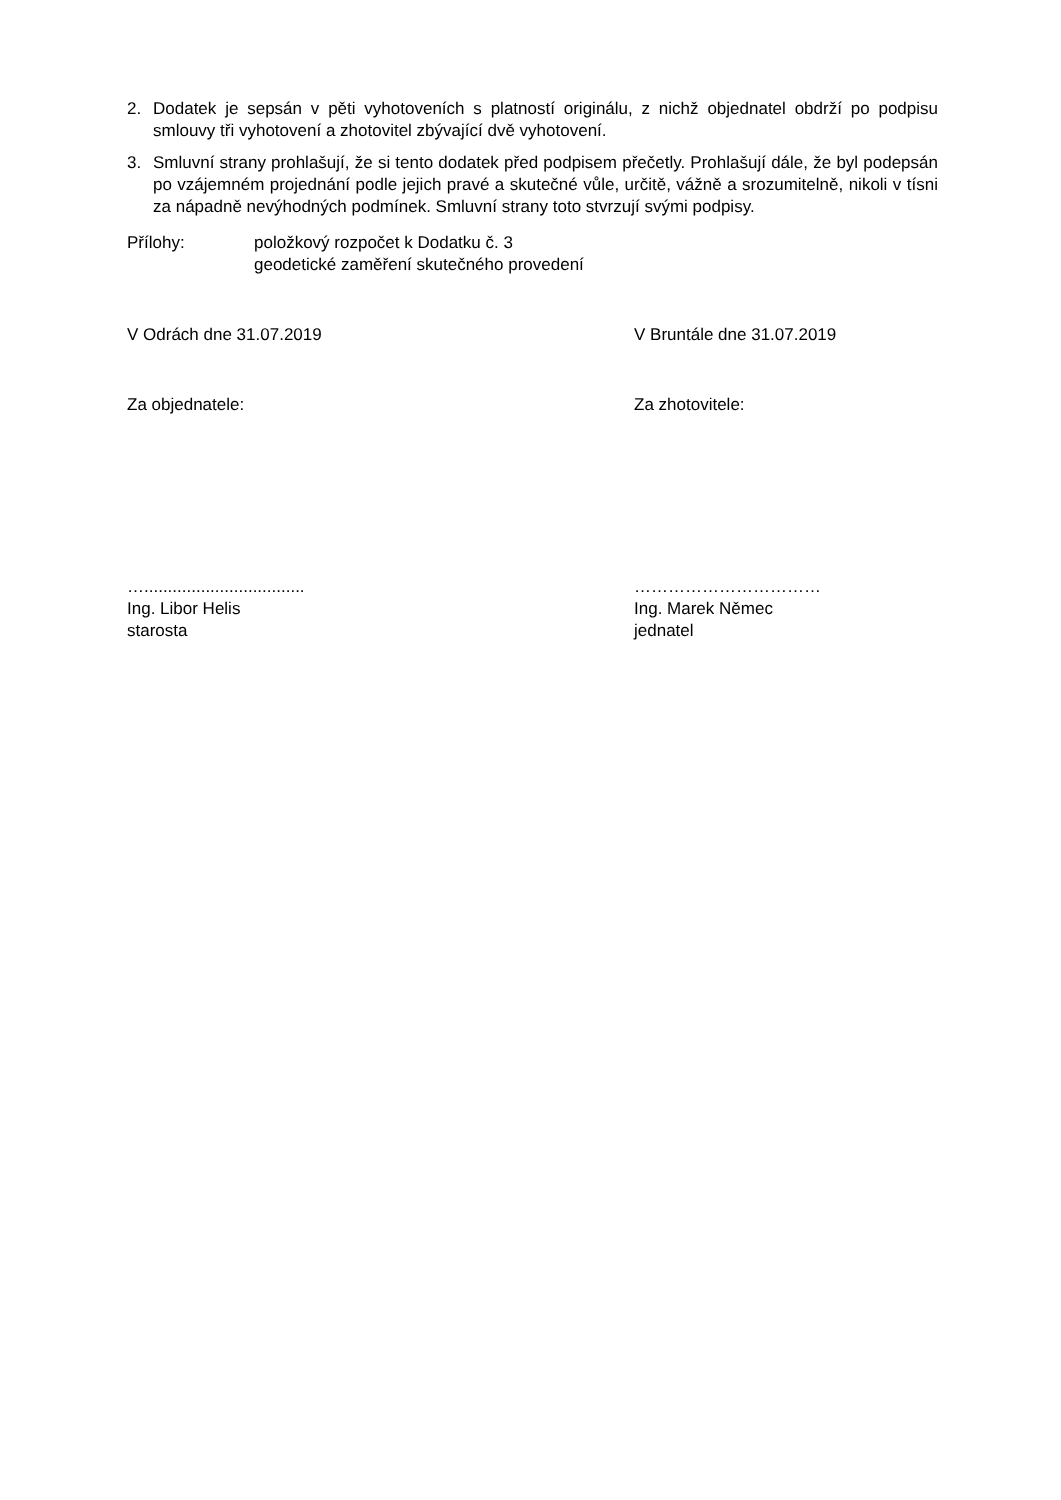2. Dodatek je sepsán v pěti vyhotoveních s platností originálu, z nichž objednatel obdrží po podpisu smlouvy tři vyhotovení a zhotovitel zbývající dvě vyhotovení.
3. Smluvní strany prohlašují, že si tento dodatek před podpisem přečetly. Prohlašují dále, že byl podepsán po vzájemném projednání podle jejich pravé a skutečné vůle, určitě, vážně a srozumitelně, nikoli v tísni za nápadně nevýhodných podmínek. Smluvní strany toto stvrzují svými podpisy.
Přílohy: položkový rozpočet k Dodatku č. 3
geodetické zaměření skutečného provedení
V Odrách dne 31.07.2019 V Bruntále dne 31.07.2019
Za objednatele: Za zhotovitele:
…..................................
Ing. Libor Helis
starosta ……………………………
Ing. Marek Němec
jednatel